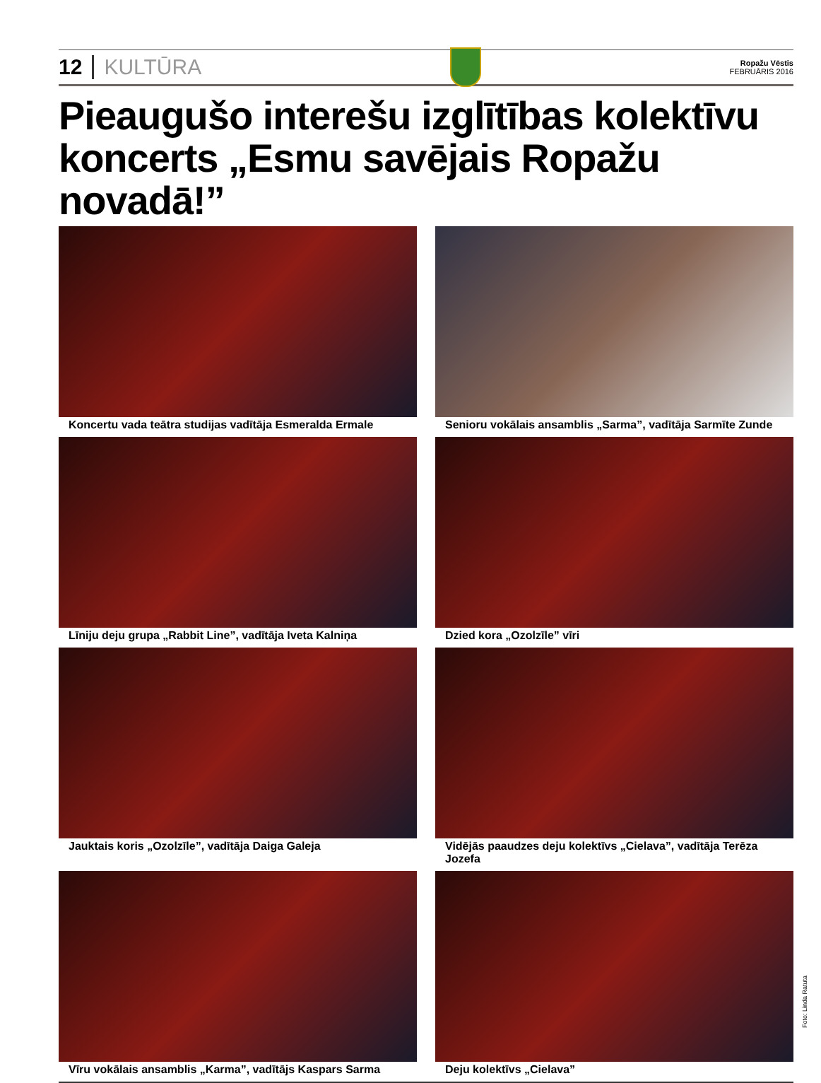12 KULTŪRA
Ropažu Vēstis
FEBRUĀRIS 2016
Pieaugušo interešu izglītības kolektīvu koncerts „Esmu savējais Ropažu novadā!”
Koncertu vada teātra studijas vadītāja Esmeralda Ermale
Senioru vokālais ansamblis „Sarma”, vadītāja Sarmīte Zunde
Līniju deju grupa „Rabbit Line”, vadītāja Iveta Kalniņa
Dzied kora „Ozolzīle” vīri
Jauktais koris „Ozolzīle”, vadītāja Daiga Galeja
Vidējās paaudzes deju kolektīvs „Cielava”, vadītāja Terēza Jozefa
Vīru vokālais ansamblis „Karma”, vadītājs Kaspars Sarma
Deju kolektīvs „Cielava”
Foto: Linda Ratuta